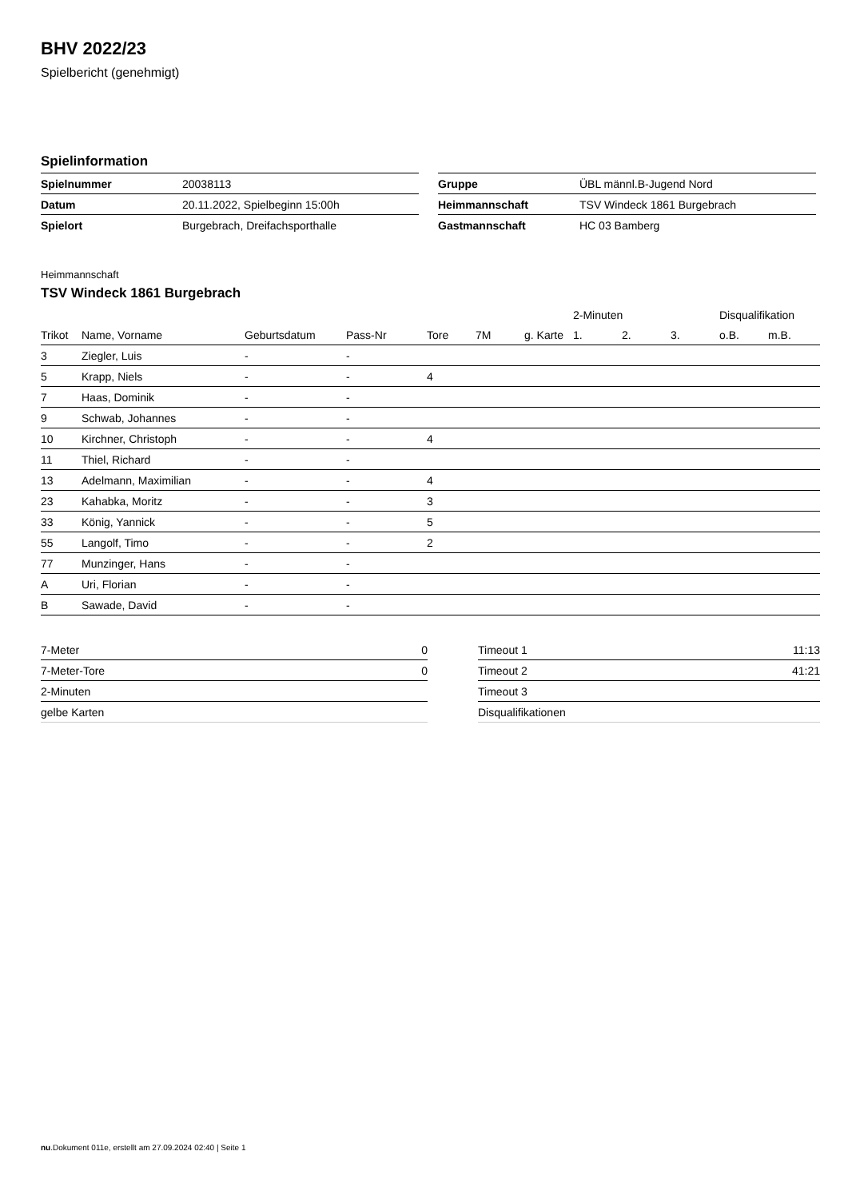BHV 2022/23
Spielbericht (genehmigt)
Spielinformation
| Spielnummer | 20038113 |
| Datum | 20.11.2022, Spielbeginn 15:00h |
| Spielort | Burgebrach, Dreifachsporthalle |
| Gruppe | ÜBL männl.B-Jugend Nord |
| Heimmannschaft | TSV Windeck 1861 Burgebrach |
| Gastmannschaft | HC 03 Bamberg |
Heimmannschaft
TSV Windeck 1861 Burgebrach
| | | | | | | | 2-Minuten | | | Disqualifikation | |
| --- | --- | --- | --- | --- | --- | --- | --- | --- | --- | --- | --- |
| Trikot | Name, Vorname | Geburtsdatum | Pass-Nr | Tore | 7M | g. Karte | 1. | 2. | 3. | o.B. | m.B. |
| 3 | Ziegler, Luis | - | - | | | | | | | | |
| 5 | Krapp, Niels | - | - | 4 | | | | | | | |
| 7 | Haas, Dominik | - | - | | | | | | | | |
| 9 | Schwab, Johannes | - | - | | | | | | | | |
| 10 | Kirchner, Christoph | - | - | 4 | | | | | | | |
| 11 | Thiel, Richard | - | - | | | | | | | | |
| 13 | Adelmann, Maximilian | - | - | 4 | | | | | | | |
| 23 | Kahabka, Moritz | - | - | 3 | | | | | | | |
| 33 | König, Yannick | - | - | 5 | | | | | | | |
| 55 | Langolf, Timo | - | - | 2 | | | | | | | |
| 77 | Munzinger, Hans | - | - | | | | | | | | |
| A | Uri, Florian | - | - | | | | | | | | |
| B | Sawade, David | - | - | | | | | | | | |
| 7-Meter | 0 |
| 7-Meter-Tore | 0 |
| 2-Minuten | |
| gelbe Karten | |
| Timeout 1 | 11:13 |
| Timeout 2 | 41:21 |
| Timeout 3 | |
| Disqualifikationen | |
nu.Dokument 011e, erstellt am 27.09.2024 02:40 | Seite 1